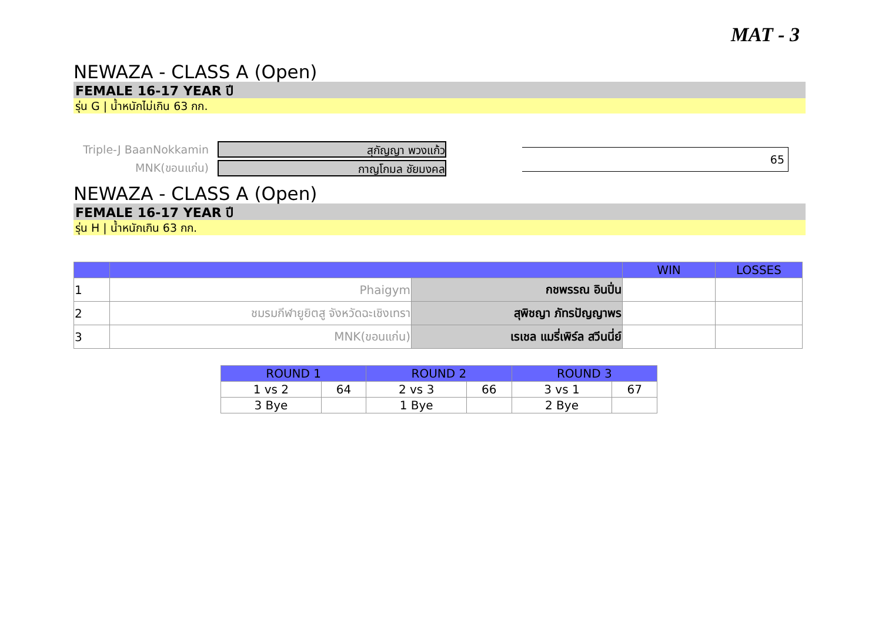MAT - 3
NEWAZA - CLASS A (Open)
FEMALE 16-17 YEAR ปี
รุ่น G | น้ำหนักไม่เกิน 63 กก.
Triple-J BaanNokkamin สุกัญญา พวงแก้ว
MNK(ขอนแก่น) กาญโกมล ชัยมงคล
65
NEWAZA - CLASS A (Open)
FEMALE 16-17 YEAR ปี
รุ่น H | น้ำหนักเกิน 63 กก.
| | | | WIN | LOSSES |
| --- | --- | --- | --- | --- |
| 1 | Phaigym | กชพรรณ อินปิ่น | | |
| 2 | ชมรมกีฬายูยิตสู จังหวัดฉะเชิงเทรา | สุพิชญา ภัทรปัญญาพร | | |
| 3 | MNK(ขอนแก่น) | เรเชล แมรี่เพิร์ล สวีนนี่ย์ | | |
| ROUND 1 | | ROUND 2 | | ROUND 3 | |
| --- | --- | --- | --- | --- | --- |
| 1 vs 2 | 64 | 2 vs 3 | 66 | 3 vs 1 | 67 |
| 3 Bye | | 1 Bye | | 2 Bye | |